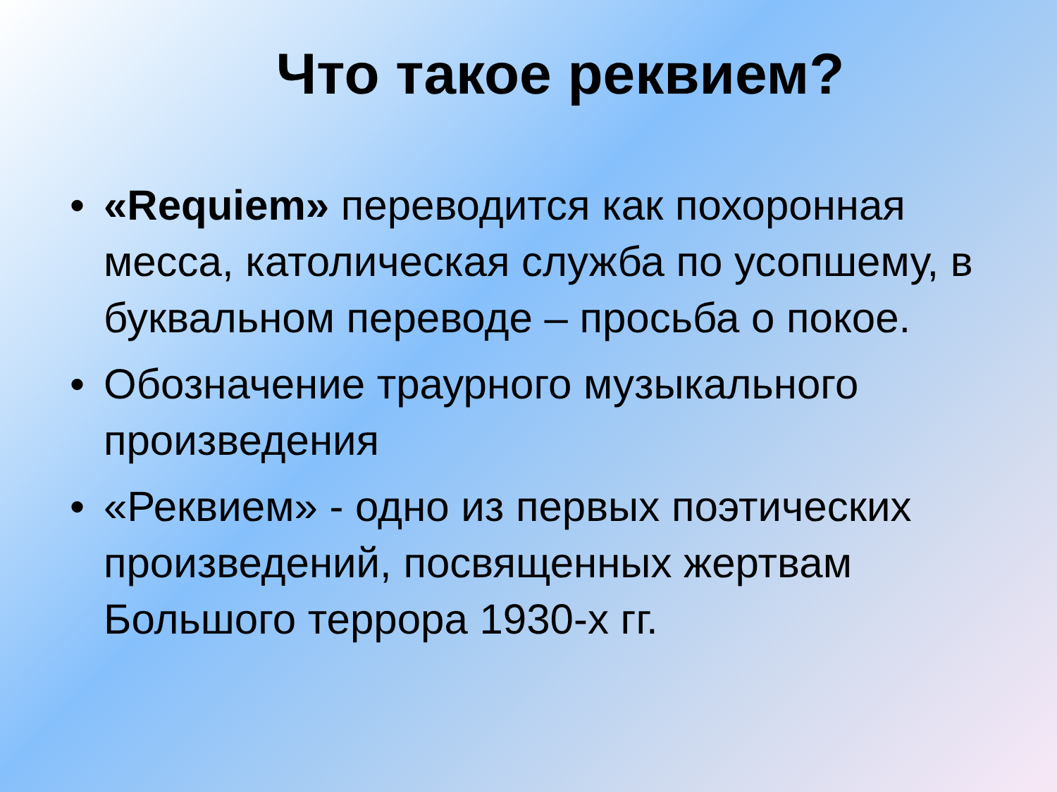Что такое реквием?
• «Requiem» переводится как похоронная месса, католическая служба по усопшему, в буквальном переводе – просьба о покое.
• Обозначение траурного музыкального произведения
• «Реквием» - одно из первых поэтических произведений, посвященных жертвам Большого террора 1930-х гг.